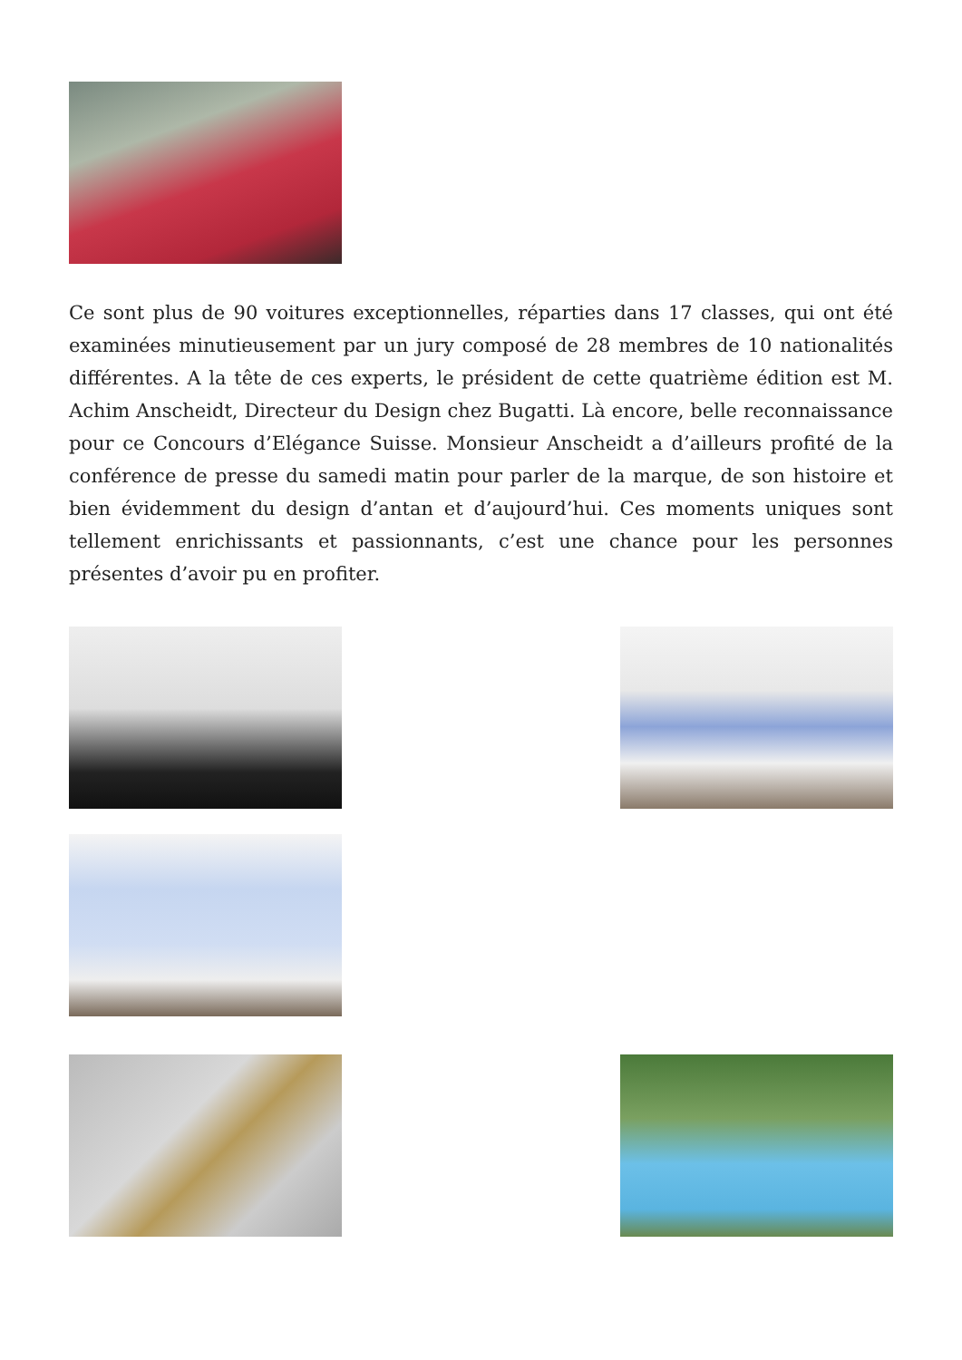Ce sont plus de 90 voitures exceptionnelles, réparties dans 17 classes, qui ont été examinées minutieusement par un jury composé de 28 membres de 10 nationalités différentes. A la tête de ces experts, le président de cette quatrième édition est M. Achim Anscheidt, Directeur du Design chez Bugatti. Là encore, belle reconnaissance pour ce Concours d’Elégance Suisse. Monsieur Anscheidt a d’ailleurs profité de la conférence de presse du samedi matin pour parler de la marque, de son histoire et bien évidemment du design d’antan et d’aujourd’hui. Ces moments uniques sont tellement enrichissants et passionnants, c’est une chance pour les personnes présentes d’avoir pu en profiter.